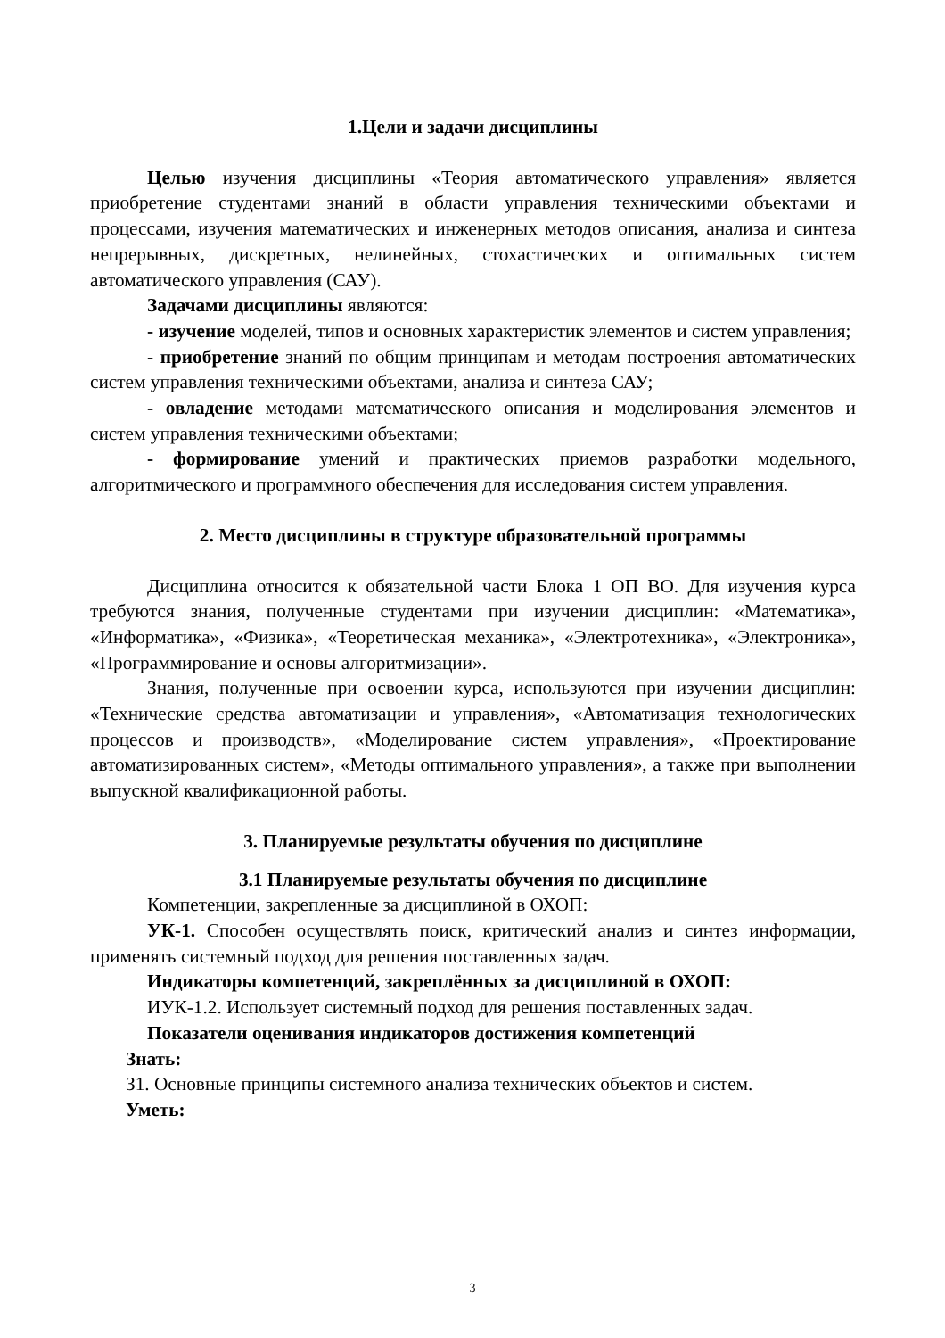1.Цели и задачи дисциплины
Целью изучения дисциплины «Теория автоматического управления» является приобретение студентами знаний в области управления техническими объектами и процессами, изучения математических и инженерных методов описания, анализа и синтеза непрерывных, дискретных, нелинейных, стохастических и оптимальных систем автоматического управления (САУ).
Задачами дисциплины являются:
- изучение моделей, типов и основных характеристик элементов и систем управления;
- приобретение знаний по общим принципам и методам построения автоматических систем управления техническими объектами, анализа и синтеза САУ;
- овладение методами математического описания и моделирования элементов и систем управления техническими объектами;
- формирование умений и практических приемов разработки модельного, алгоритмического и программного обеспечения для исследования систем управления.
2. Место дисциплины в структуре образовательной программы
Дисциплина относится к обязательной части Блока 1 ОП ВО. Для изучения курса требуются знания, полученные студентами при изучении дисциплин: «Математика», «Информатика», «Физика», «Теоретическая механика», «Электротехника», «Электроника», «Программирование и основы алгоритмизации».
Знания, полученные при освоении курса, используются при изучении дисциплин: «Технические средства автоматизации и управления», «Автоматизация технологических процессов и производств», «Моделирование систем управления», «Проектирование автоматизированных систем», «Методы оптимального управления», а также при выполнении выпускной квалификационной работы.
3. Планируемые результаты обучения по дисциплине
3.1 Планируемые результаты обучения по дисциплине
Компетенции, закрепленные за дисциплиной в ОХОП:
УК-1. Способен осуществлять поиск, критический анализ и синтез информации, применять системный подход для решения поставленных задач.
Индикаторы компетенций, закреплённых за дисциплиной в ОХОП:
ИУК-1.2. Использует системный подход для решения поставленных задач.
Показатели оценивания индикаторов достижения компетенций
Знать:
З1. Основные принципы системного анализа технических объектов и систем.
Уметь:
3